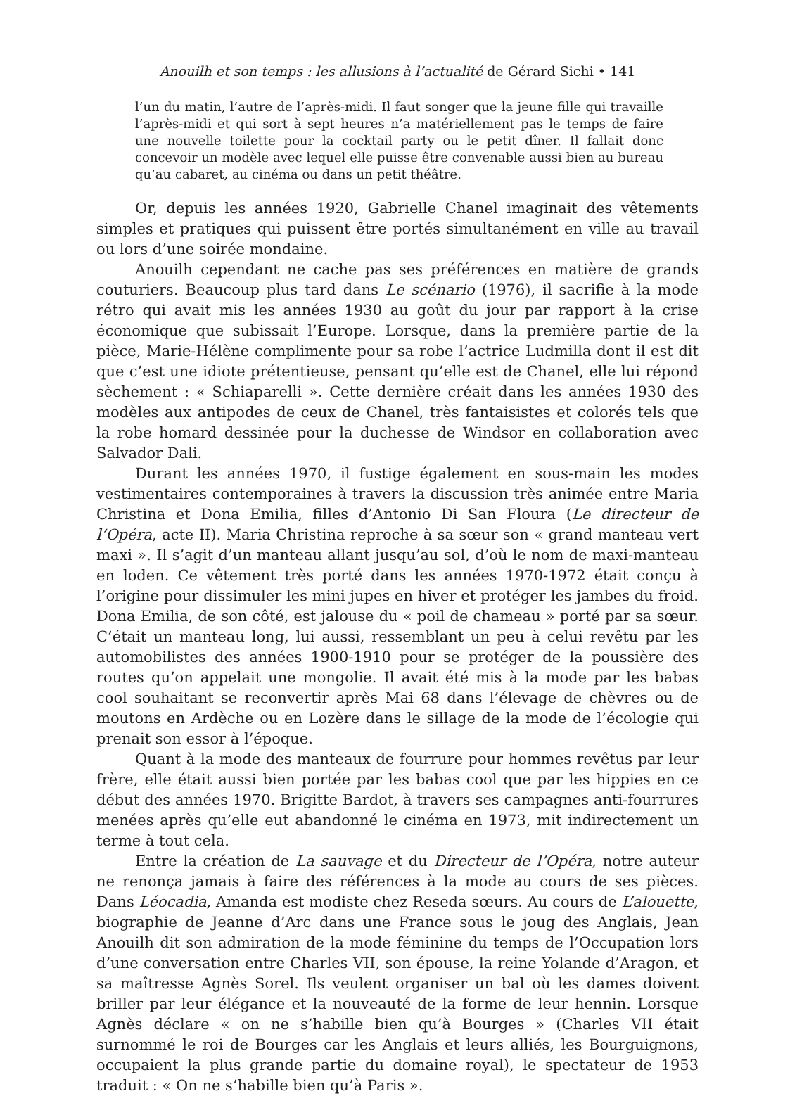Anouilh et son temps : les allusions à l’actualité de Gérard Sichi • 141
l’un du matin, l’autre de l’après-midi. Il faut songer que la jeune fille qui travaille l’après-midi et qui sort à sept heures n’a matériellement pas le temps de faire une nouvelle toilette pour la cocktail party ou le petit dîner. Il fallait donc concevoir un modèle avec lequel elle puisse être convenable aussi bien au bureau qu’au cabaret, au cinéma ou dans un petit théâtre.
Or, depuis les années 1920, Gabrielle Chanel imaginait des vêtements simples et pratiques qui puissent être portés simultanément en ville au travail ou lors d’une soirée mondaine.
Anouilh cependant ne cache pas ses préférences en matière de grands couturiers. Beaucoup plus tard dans Le scénario (1976), il sacrifie à la mode rétro qui avait mis les années 1930 au goût du jour par rapport à la crise économique que subissait l’Europe. Lorsque, dans la première partie de la pièce, Marie-Hélène complimente pour sa robe l’actrice Ludmilla dont il est dit que c’est une idiote prétentieuse, pensant qu’elle est de Chanel, elle lui répond sèchement : « Schiaparelli ». Cette dernière créait dans les années 1930 des modèles aux antipodes de ceux de Chanel, très fantaisistes et colorés tels que la robe homard dessinée pour la duchesse de Windsor en collaboration avec Salvador Dali.
Durant les années 1970, il fustige également en sous-main les modes vestimentaires contemporaines à travers la discussion très animée entre Maria Christina et Dona Emilia, filles d’Antonio Di San Floura (Le directeur de l’Opéra, acte II). Maria Christina reproche à sa sœur son « grand manteau vert maxi ». Il s’agit d’un manteau allant jusqu’au sol, d’où le nom de maxi-manteau en loden. Ce vêtement très porté dans les années 1970-1972 était conçu à l’origine pour dissimuler les mini jupes en hiver et protéger les jambes du froid. Dona Emilia, de son côté, est jalouse du « poil de chameau » porté par sa sœur. C’était un manteau long, lui aussi, ressemblant un peu à celui revêtu par les automobilistes des années 1900-1910 pour se protéger de la poussière des routes qu’on appelait une mongolie. Il avait été mis à la mode par les babas cool souhaitant se reconvertir après Mai 68 dans l’élevage de chèvres ou de moutons en Ardèche ou en Lozère dans le sillage de la mode de l’écologie qui prenait son essor à l’époque.
Quant à la mode des manteaux de fourrure pour hommes revêtus par leur frère, elle était aussi bien portée par les babas cool que par les hippies en ce début des années 1970. Brigitte Bardot, à travers ses campagnes anti-fourrures menées après qu’elle eut abandonné le cinéma en 1973, mit indirectement un terme à tout cela.
Entre la création de La sauvage et du Directeur de l’Opéra, notre auteur ne renonça jamais à faire des références à la mode au cours de ses pièces. Dans Léocadia, Amanda est modiste chez Reseda sœurs. Au cours de L’alouette, biographie de Jeanne d’Arc dans une France sous le joug des Anglais, Jean Anouilh dit son admiration de la mode féminine du temps de l’Occupation lors d’une conversation entre Charles VII, son épouse, la reine Yolande d’Aragon, et sa maîtresse Agnès Sorel. Ils veulent organiser un bal où les dames doivent briller par leur élégance et la nouveauté de la forme de leur hennin. Lorsque Agnès déclare « on ne s’habille bien qu’à Bourges » (Charles VII était surnommé le roi de Bourges car les Anglais et leurs alliés, les Bourguignons, occupaient la plus grande partie du domaine royal), le spectateur de 1953 traduit : « On ne s’habille bien qu’à Paris ».